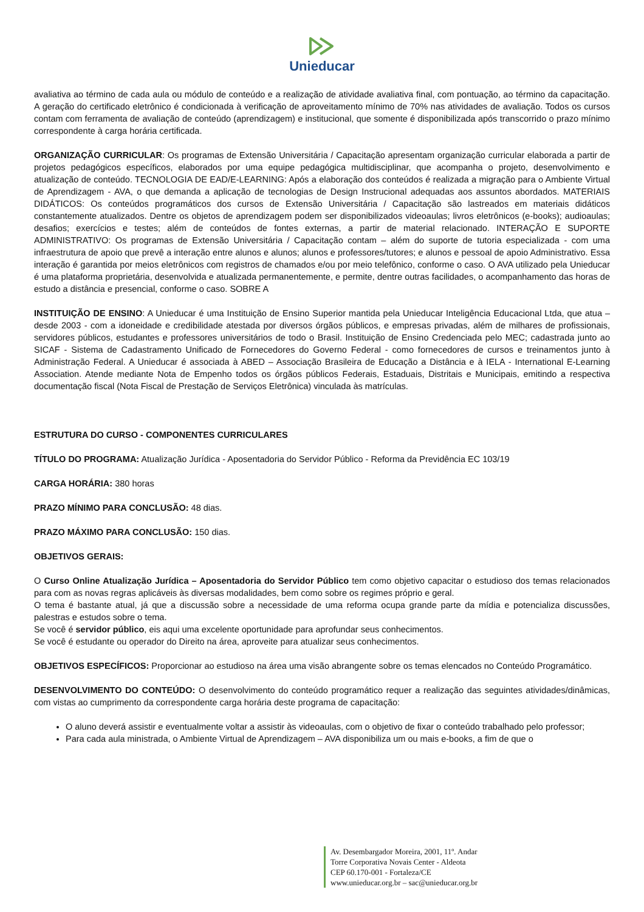Unieducar
avaliativa ao término de cada aula ou módulo de conteúdo e a realização de atividade avaliativa final, com pontuação, ao término da capacitação. A geração do certificado eletrônico é condicionada à verificação de aproveitamento mínimo de 70% nas atividades de avaliação. Todos os cursos contam com ferramenta de avaliação de conteúdo (aprendizagem) e institucional, que somente é disponibilizada após transcorrido o prazo mínimo correspondente à carga horária certificada.
ORGANIZAÇÃO CURRICULAR: Os programas de Extensão Universitária / Capacitação apresentam organização curricular elaborada a partir de projetos pedagógicos específicos, elaborados por uma equipe pedagógica multidisciplinar, que acompanha o projeto, desenvolvimento e atualização de conteúdo. TECNOLOGIA DE EAD/E-LEARNING: Após a elaboração dos conteúdos é realizada a migração para o Ambiente Virtual de Aprendizagem - AVA, o que demanda a aplicação de tecnologias de Design Instrucional adequadas aos assuntos abordados. MATERIAIS DIDÁTICOS: Os conteúdos programáticos dos cursos de Extensão Universitária / Capacitação são lastreados em materiais didáticos constantemente atualizados. Dentre os objetos de aprendizagem podem ser disponibilizados videoaulas; livros eletrônicos (e-books); audioaulas; desafios; exercícios e testes; além de conteúdos de fontes externas, a partir de material relacionado. INTERAÇÃO E SUPORTE ADMINISTRATIVO: Os programas de Extensão Universitária / Capacitação contam – além do suporte de tutoria especializada - com uma infraestrutura de apoio que prevê a interação entre alunos e alunos; alunos e professores/tutores; e alunos e pessoal de apoio Administrativo. Essa interação é garantida por meios eletrônicos com registros de chamados e/ou por meio telefônico, conforme o caso. O AVA utilizado pela Unieducar é uma plataforma proprietária, desenvolvida e atualizada permanentemente, e permite, dentre outras facilidades, o acompanhamento das horas de estudo a distância e presencial, conforme o caso. SOBRE A
INSTITUIÇÃO DE ENSINO: A Unieducar é uma Instituição de Ensino Superior mantida pela Unieducar Inteligência Educacional Ltda, que atua – desde 2003 - com a idoneidade e credibilidade atestada por diversos órgãos públicos, e empresas privadas, além de milhares de profissionais, servidores públicos, estudantes e professores universitários de todo o Brasil. Instituição de Ensino Credenciada pelo MEC; cadastrada junto ao SICAF - Sistema de Cadastramento Unificado de Fornecedores do Governo Federal - como fornecedores de cursos e treinamentos junto à Administração Federal. A Unieducar é associada à ABED – Associação Brasileira de Educação a Distância e à IELA - International E-Learning Association. Atende mediante Nota de Empenho todos os órgãos públicos Federais, Estaduais, Distritais e Municipais, emitindo a respectiva documentação fiscal (Nota Fiscal de Prestação de Serviços Eletrônica) vinculada às matrículas.
ESTRUTURA DO CURSO - COMPONENTES CURRICULARES
TÍTULO DO PROGRAMA: Atualização Jurídica - Aposentadoria do Servidor Público - Reforma da Previdência EC 103/19
CARGA HORÁRIA: 380 horas
PRAZO MÍNIMO PARA CONCLUSÃO: 48 dias.
PRAZO MÁXIMO PARA CONCLUSÃO: 150 dias.
OBJETIVOS GERAIS:
O Curso Online Atualização Jurídica – Aposentadoria do Servidor Público tem como objetivo capacitar o estudioso dos temas relacionados para com as novas regras aplicáveis às diversas modalidades, bem como sobre os regimes próprio e geral.
O tema é bastante atual, já que a discussão sobre a necessidade de uma reforma ocupa grande parte da mídia e potencializa discussões, palestras e estudos sobre o tema.
Se você é servidor público, eis aqui uma excelente oportunidade para aprofundar seus conhecimentos.
Se você é estudante ou operador do Direito na área, aproveite para atualizar seus conhecimentos.
OBJETIVOS ESPECÍFICOS: Proporcionar ao estudioso na área uma visão abrangente sobre os temas elencados no Conteúdo Programático.
DESENVOLVIMENTO DO CONTEÚDO: O desenvolvimento do conteúdo programático requer a realização das seguintes atividades/dinâmicas, com vistas ao cumprimento da correspondente carga horária deste programa de capacitação:
O aluno deverá assistir e eventualmente voltar a assistir às videoaulas, com o objetivo de fixar o conteúdo trabalhado pelo professor;
Para cada aula ministrada, o Ambiente Virtual de Aprendizagem – AVA disponibiliza um ou mais e-books, a fim de que o
Av. Desembargador Moreira, 2001, 11º. Andar
Torre Corporativa Novais Center - Aldeota
CEP 60.170-001 - Fortaleza/CE
www.unieducar.org.br – sac@unieducar.org.br